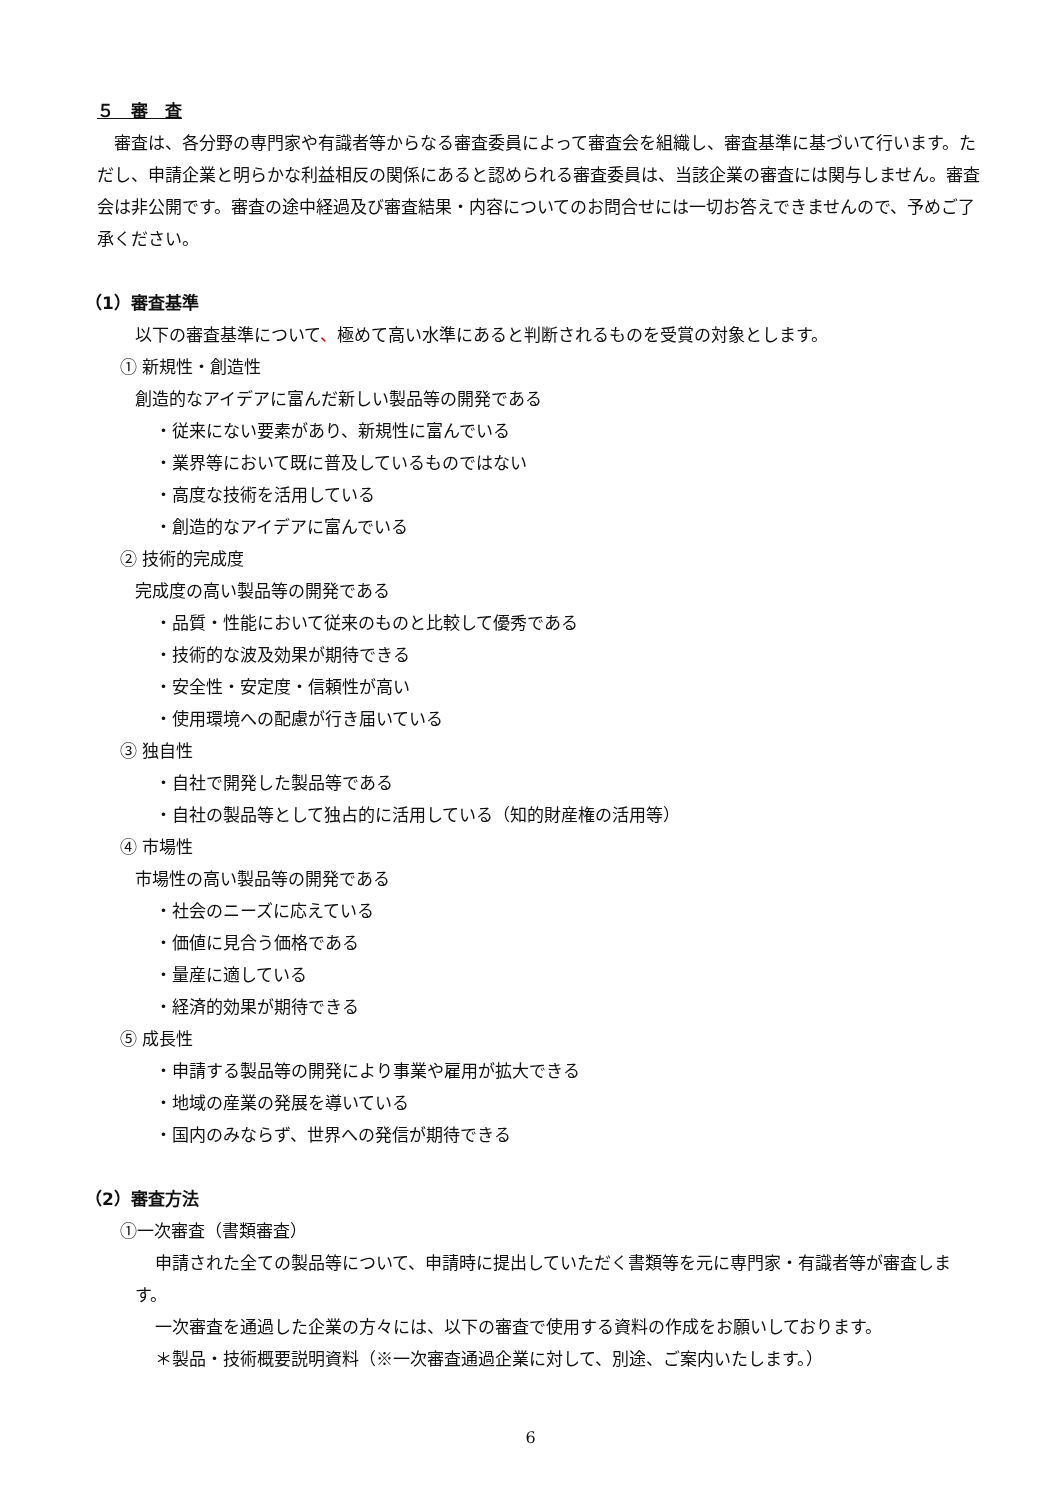５　審　査
審査は、各分野の専門家や有識者等からなる審査委員によって審査会を組織し、審査基準に基づいて行います。ただし、申請企業と明らかな利益相反の関係にあると認められる審査委員は、当該企業の審査には関与しません。審査会は非公開です。審査の途中経過及び審査結果・内容についてのお問合せには一切お答えできませんので、予めご了承ください。
（1）審査基準
以下の審査基準について、極めて高い水準にあると判断されるものを受賞の対象とします。
① 新規性・創造性
創造的なアイデアに富んだ新しい製品等の開発である
・従来にない要素があり、新規性に富んでいる
・業界等において既に普及しているものではない
・高度な技術を活用している
・創造的なアイデアに富んでいる
② 技術的完成度
完成度の高い製品等の開発である
・品質・性能において従来のものと比較して優秀である
・技術的な波及効果が期待できる
・安全性・安定度・信頼性が高い
・使用環境への配慮が行き届いている
③ 独自性
・自社で開発した製品等である
・自社の製品等として独占的に活用している（知的財産権の活用等）
④ 市場性
市場性の高い製品等の開発である
・社会のニーズに応えている
・価値に見合う価格である
・量産に適している
・経済的効果が期待できる
⑤ 成長性
・申請する製品等の開発により事業や雇用が拡大できる
・地域の産業の発展を導いている
・国内のみならず、世界への発信が期待できる
（2）審査方法
①一次審査（書類審査）
申請された全ての製品等について、申請時に提出していただく書類等を元に専門家・有識者等が審査します。
一次審査を通過した企業の方々には、以下の審査で使用する資料の作成をお願いしております。
＊製品・技術概要説明資料（※一次審査通過企業に対して、別途、ご案内いたします。）
6